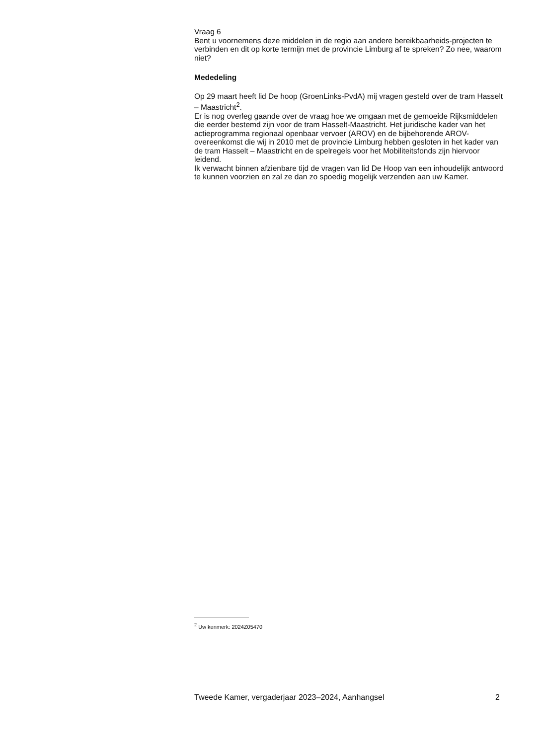Vraag 6
Bent u voornemens deze middelen in de regio aan andere bereikbaarheids-projecten te verbinden en dit op korte termijn met de provincie Limburg af te spreken? Zo nee, waarom niet?
Mededeling
Op 29 maart heeft lid De hoop (GroenLinks-PvdA) mij vragen gesteld over de tram Hasselt – Maastricht<sup>2</sup>.
Er is nog overleg gaande over de vraag hoe we omgaan met de gemoeide Rijksmiddelen die eerder bestemd zijn voor de tram Hasselt-Maastricht. Het juridische kader van het actieprogramma regionaal openbaar vervoer (AROV) en de bijbehorende AROV-overeenkomst die wij in 2010 met de provincie Limburg hebben gesloten in het kader van de tram Hasselt – Maastricht en de spelregels voor het Mobiliteitsfonds zijn hiervoor leidend.
Ik verwacht binnen afzienbare tijd de vragen van lid De Hoop van een inhoudelijk antwoord te kunnen voorzien en zal ze dan zo spoedig mogelijk verzenden aan uw Kamer.
<sup>2</sup> Uw kenmerk: 2024Z05470
Tweede Kamer, vergaderjaar 2023–2024, Aanhangsel 2